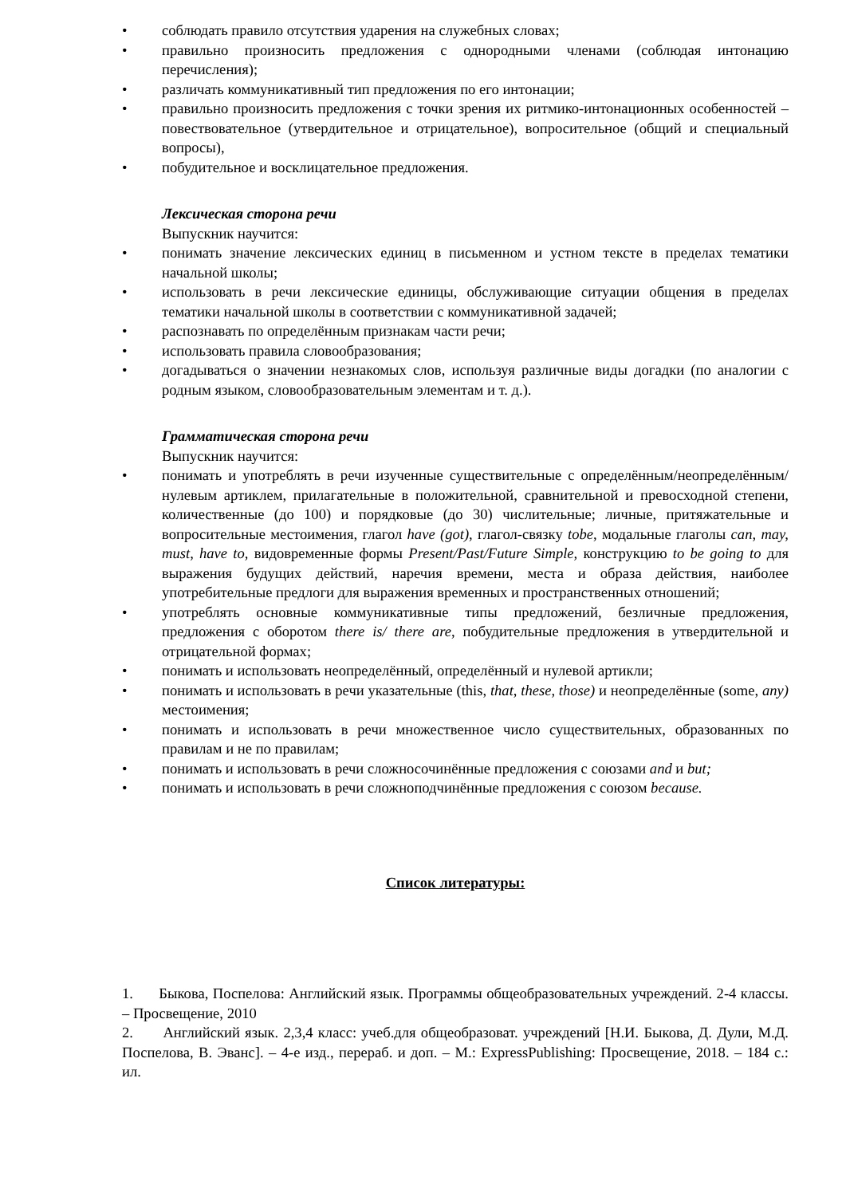• соблюдать правило отсутствия ударения на служебных словах;
• правильно произносить предложения с однородными членами (соблюдая интонацию перечисления);
• различать коммуникативный тип предложения по его интонации;
• правильно произносить предложения с точки зрения их ритмико-интонационных особенностей – повествовательное (утвердительное и отрицательное), вопросительное (общий и специальный вопросы),
• побудительное и восклицательное предложения.
Лексическая сторона речи
Выпускник научится:
• понимать значение лексических единиц в письменном и устном тексте в пределах тематики начальной школы;
• использовать в речи лексические единицы, обслуживающие ситуации общения в пределах тематики начальной школы в соответствии с коммуникативной задачей;
• распознавать по определённым признакам части речи;
• использовать правила словообразования;
• догадываться о значении незнакомых слов, используя различные виды догадки (по аналогии с родным языком, словообразовательным элементам и т. д.).
Грамматическая сторона речи
Выпускник научится:
• понимать и употреблять в речи изученные существительные с определённым/неопределённым/нулевым артиклем, прилагательные в положительной, сравнительной и превосходной степени, количественные (до 100) и порядковые (до 30) числительные; личные, притяжательные и вопросительные местоимения, глагол have (got), глагол-связку tobe, модальные глаголы can, may, must, have to, видовременные формы Present/Past/Future Simple, конструкцию to be going to для выражения будущих действий, наречия времени, места и образа действия, наиболее употребительные предлоги для выражения временных и пространственных отношений;
• употреблять основные коммуникативные типы предложений, безличные предложения, предложения с оборотом there is/ there are, побудительные предложения в утвердительной и отрицательной формах;
• понимать и использовать неопределённый, определённый и нулевой артикли;
• понимать и использовать в речи указательные (this, that, these, those) и неопределённые (some, any) местоимения;
• понимать и использовать в речи множественное число существительных, образованных по правилам и не по правилам;
• понимать и использовать в речи сложносочинённые предложения с союзами and и but;
• понимать и использовать в речи сложноподчинённые предложения с союзом because.
Список литературы:
1. Быкова, Поспелова: Английский язык. Программы общеобразовательных учреждений. 2-4 классы. – Просвещение, 2010
2. Английский язык. 2,3,4 класс: учеб.для общеобразоват. учреждений [Н.И. Быкова, Д. Дули, М.Д. Поспелова, В. Эванс]. – 4-е изд., перераб. и доп. – М.: ExpressPublishing: Просвещение, 2018. – 184 с.: ил.